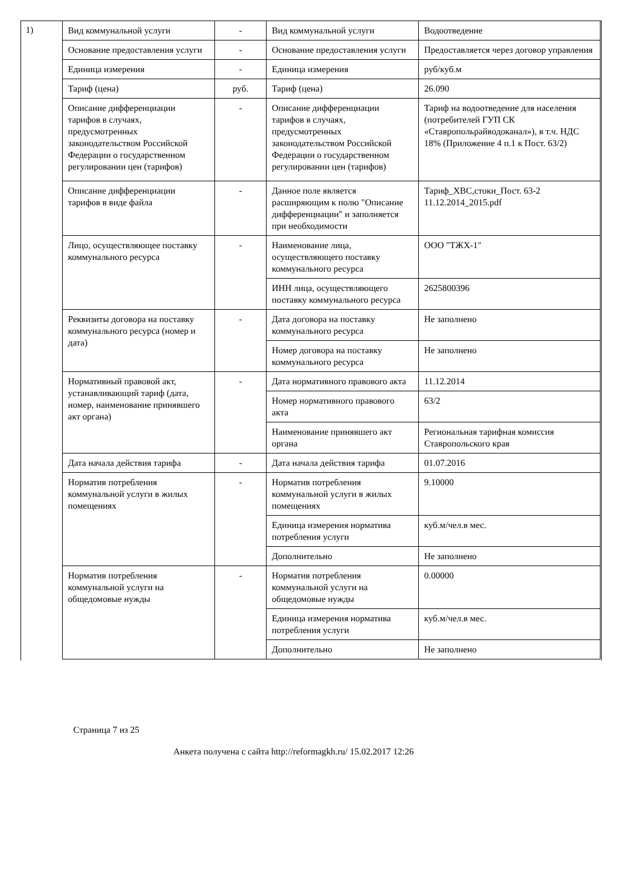1)
| Вид коммунальной услуги | - | Вид коммунальной услуги | Водоотведение |
| Основание предоставления услуги | - | Основание предоставления услуги | Предоставляется через договор управления |
| Единица измерения | - | Единица измерения | руб/куб.м |
| Тариф (цена) | руб. | Тариф (цена) | 26.090 |
| Описание дифференциации тарифов в случаях, предусмотренных законодательством Российской Федерации о государственном регулировании цен (тарифов) | - | Описание дифференциации тарифов в случаях, предусмотренных законодательством Российской Федерации о государственном регулировании цен (тарифов) | Тариф на водоотведение для населения (потребителей ГУП СК «Ставропольрайводоканал»), в т.ч. НДС 18% (Приложение 4 п.1 к Пост. 63/2) |
| Описание дифференциации тарифов в виде файла | - | Данное поле является расширяющим к полю "Описание дифференциации" и заполняется при необходимости | Тариф_ХВС,стоки_Пост. 63-2 11.12.2014_2015.pdf |
| Лицо, осуществляющее поставку коммунального ресурса | - | Наименование лица, осуществляющего поставку коммунального ресурса | ООО "ТЖХ-1" |
| | | ИНН лица, осуществляющего поставку коммунального ресурса | 2625800396 |
| Реквизиты договора на поставку коммунального ресурса (номер и дата) | - | Дата договора на поставку коммунального ресурса | Не заполнено |
| | | Номер договора на поставку коммунального ресурса | Не заполнено |
| Нормативный правовой акт, устанавливающий тариф (дата, номер, наименование принявшего акт органа) | - | Дата нормативного правового акта | 11.12.2014 |
| | | Номер нормативного правового акта | 63/2 |
| | | Наименование принявшего акт органа | Региональная тарифная комиссия Ставропольского края |
| Дата начала действия тарифа | - | Дата начала действия тарифа | 01.07.2016 |
| Норматив потребления коммунальной услуги в жилых помещениях | - | Норматив потребления коммунальной услуги в жилых помещениях | 9.10000 |
| | | Единица измерения норматива потребления услуги | куб.м/чел.в мес. |
| | | Дополнительно | Не заполнено |
| Норматив потребления коммунальной услуги на общедомовые нужды | - | Норматив потребления коммунальной услуги на общедомовые нужды | 0.00000 |
| | | Единица измерения норматива потребления услуги | куб.м/чел.в мес. |
| | | Дополнительно | Не заполнено |
Страница 7 из 25
Анкета получена с сайта http://reformagkh.ru/ 15.02.2017 12:26